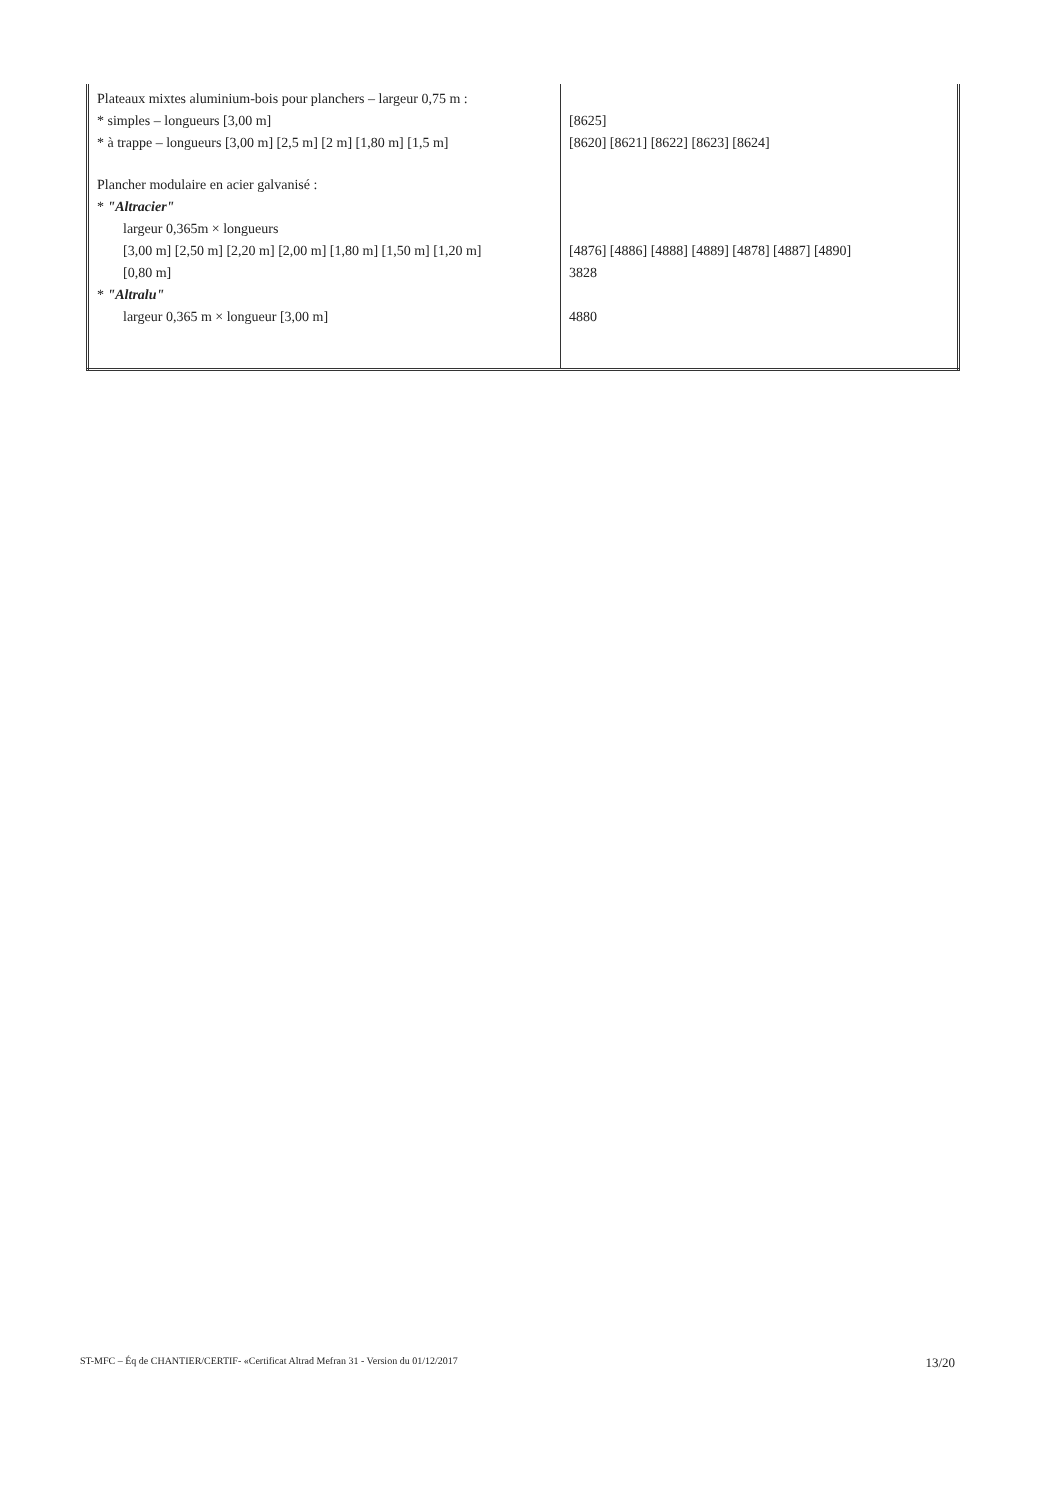| Plateaux mixtes aluminium-bois pour planchers – largeur 0,75 m : * simples – longueurs [3,00 m] * à trappe – longueurs [3,00 m] [2,5 m] [2 m] [1,80 m] [1,5 m] Plancher modulaire en acier galvanisé : * "Altracier" largeur 0,365m × longueurs [3,00 m] [2,50 m] [2,20 m] [2,00 m] [1,80 m] [1,50 m] [1,20 m] [0,80 m] * "Altralu" largeur 0,365 m × longueur [3,00 m] | [8625] [8620] [8621] [8622] [8623] [8624] [4876] [4886] [4888] [4889] [4878] [4887] [4890] 3828 4880 |
ST-MFC – Éq de CHANTIER/CERTIF- «Certificat Altrad Mefran 31 - Version du 01/12/2017 13/20